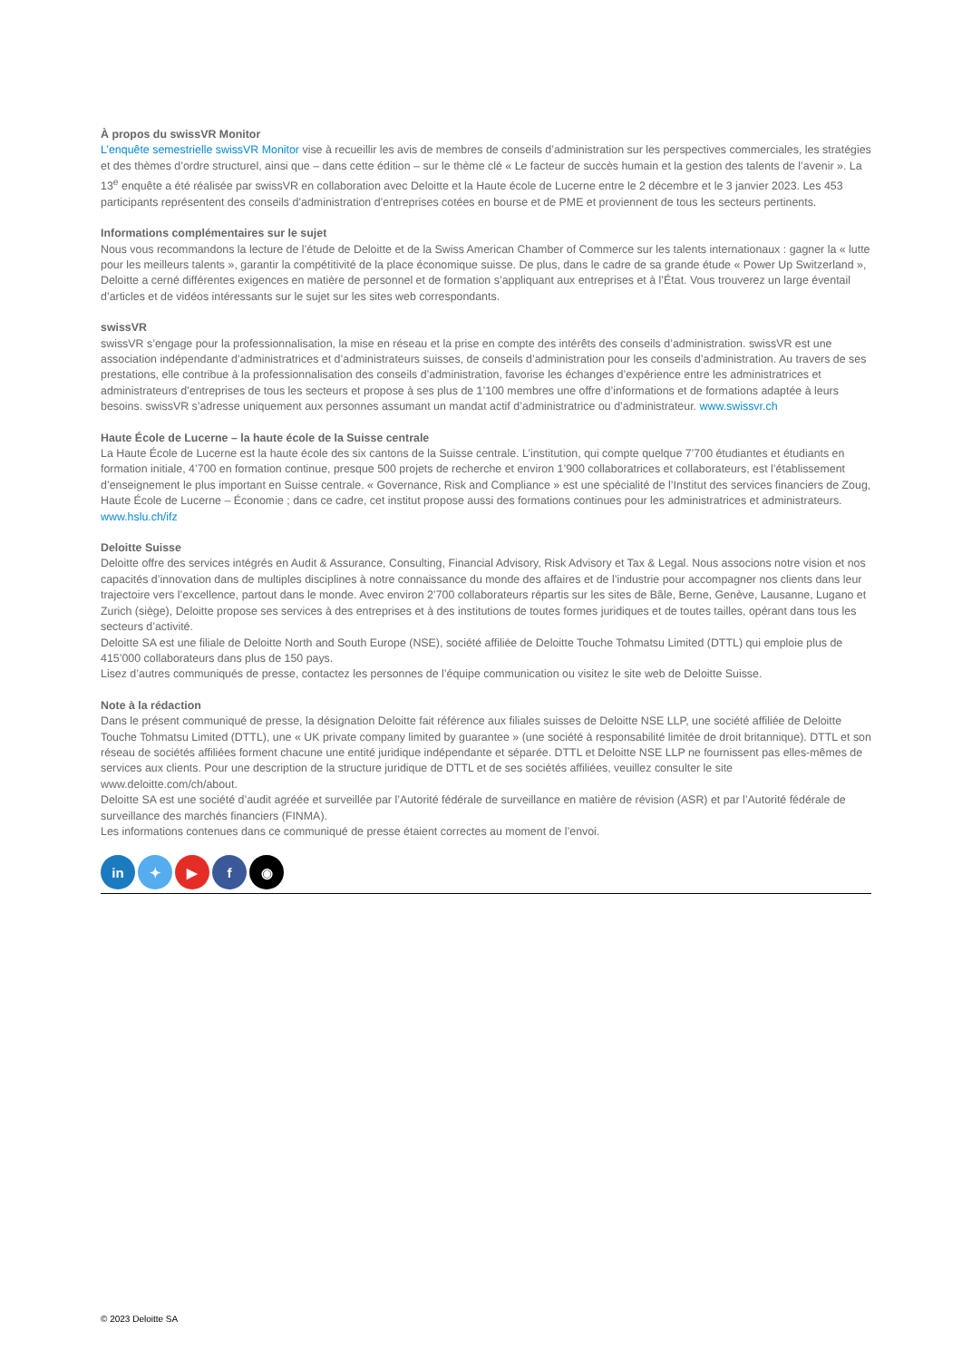À propos du swissVR Monitor
L’enquête semestrielle swissVR Monitor vise à recueillir les avis de membres de conseils d’administration sur les perspectives commerciales, les stratégies et des thèmes d’ordre structurel, ainsi que – dans cette édition – sur le thème clé « Le facteur de succès humain et la gestion des talents de l’avenir ». La 13<sup>e</sup> enquête a été réalisée par swissVR en collaboration avec Deloitte et la Haute école de Lucerne entre le 2 décembre et le 3 janvier 2023. Les 453 participants représentent des conseils d’administration d’entreprises cotées en bourse et de PME et proviennent de tous les secteurs pertinents.
Informations complémentaires sur le sujet
Nous vous recommandons la lecture de l’étude de Deloitte et de la Swiss American Chamber of Commerce sur les talents internationaux : gagner la « lutte pour les meilleurs talents », garantir la compétitivité de la place économique suisse. De plus, dans le cadre de sa grande étude « Power Up Switzerland », Deloitte a cerné différentes exigences en matière de personnel et de formation s’appliquant aux entreprises et à l’État. Vous trouverez un large éventail d’articles et de vidéos intéressants sur le sujet sur les sites web correspondants.
swissVR
swissVR s’engage pour la professionnalisation, la mise en réseau et la prise en compte des intérêts des conseils d’administration. swissVR est une association indépendante d’administratrices et d’administrateurs suisses, de conseils d’administration pour les conseils d’administration. Au travers de ses prestations, elle contribue à la professionnalisation des conseils d’administration, favorise les échanges d’expérience entre les administratrices et administrateurs d’entreprises de tous les secteurs et propose à ses plus de 1’100 membres une offre d’informations et de formations adaptée à leurs besoins. swissVR s’adresse uniquement aux personnes assumant un mandat actif d’administratrice ou d’administrateur. www.swissvr.ch
Haute École de Lucerne – la haute école de la Suisse centrale
La Haute École de Lucerne est la haute école des six cantons de la Suisse centrale. L’institution, qui compte quelque 7’700 étudiantes et étudiants en formation initiale, 4’700 en formation continue, presque 500 projets de recherche et environ 1’900 collaboratrices et collaborateurs, est l’établissement d’enseignement le plus important en Suisse centrale. « Governance, Risk and Compliance » est une spécialité de l’Institut des services financiers de Zoug, Haute École de Lucerne – Économie ; dans ce cadre, cet institut propose aussi des formations continues pour les administratrices et administrateurs. www.hslu.ch/ifz
Deloitte Suisse
Deloitte offre des services intégrés en Audit & Assurance, Consulting, Financial Advisory, Risk Advisory et Tax & Legal. Nous associons notre vision et nos capacités d’innovation dans de multiples disciplines à notre connaissance du monde des affaires et de l’industrie pour accompagner nos clients dans leur trajectoire vers l’excellence, partout dans le monde. Avec environ 2’700 collaborateurs répartis sur les sites de Bâle, Berne, Genève, Lausanne, Lugano et Zurich (siège), Deloitte propose ses services à des entreprises et à des institutions de toutes formes juridiques et de toutes tailles, opérant dans tous les secteurs d’activité.
Deloitte SA est une filiale de Deloitte North and South Europe (NSE), société affiliée de Deloitte Touche Tohmatsu Limited (DTTL) qui emploie plus de 415’000 collaborateurs dans plus de 150 pays.
Lisez d’autres communiqués de presse, contactez les personnes de l’équipe communication ou visitez le site web de Deloitte Suisse.
Note à la rédaction
Dans le présent communiqué de presse, la désignation Deloitte fait référence aux filiales suisses de Deloitte NSE LLP, une société affiliée de Deloitte Touche Tohmatsu Limited (DTTL), une « UK private company limited by guarantee » (une société à responsabilité limitée de droit britannique). DTTL et son réseau de sociétés affiliées forment chacune une entité juridique indépendante et séparée. DTTL et Deloitte NSE LLP ne fournissent pas elles-mêmes de services aux clients. Pour une description de la structure juridique de DTTL et de ses sociétés affiliées, veuillez consulter le site www.deloitte.com/ch/about.
Deloitte SA est une société d’audit agréée et surveillée par l’Autorité fédérale de surveillance en matière de révision (ASR) et par l’Autorité fédérale de surveillance des marchés financiers (FINMA).
Les informations contenues dans ce communiqué de presse étaient correctes au moment de l’envoi.
in ✦ ▶ f ◉
© 2023 Deloitte SA